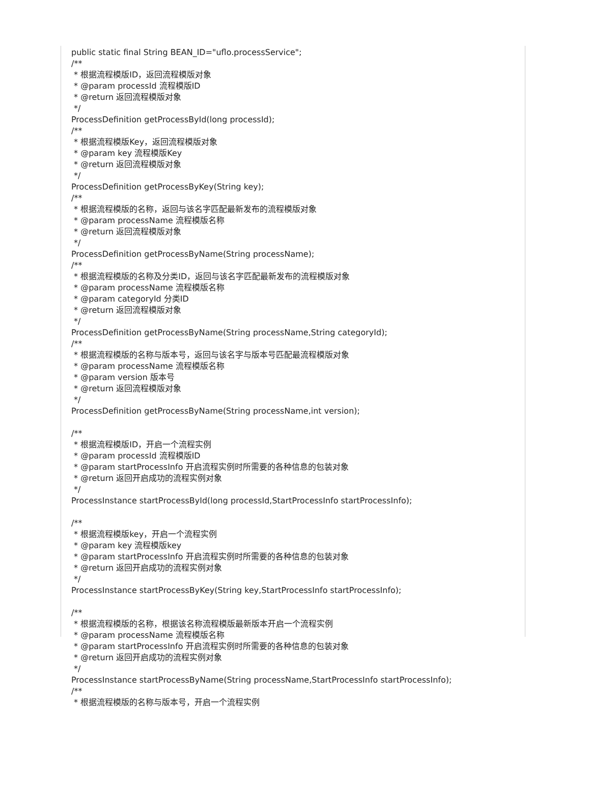public static final String BEAN_ID="uflo.processService"; /** * 根据流程模版ID，返回流程模版对象 * @param processId 流程模版ID * @return 返回流程模版对象 */ ProcessDefinition getProcessById(long processId); /** * 根据流程模版Key，返回流程模版对象 * @param key 流程模版Key * @return 返回流程模版对象 */ ProcessDefinition getProcessByKey(String key); /** * 根据流程模版的名称，返回与该名字匹配最新发布的流程模版对象 * @param processName 流程模版名称 * @return 返回流程模版对象 */ ProcessDefinition getProcessByName(String processName); /** * 根据流程模版的名称及分类ID，返回与该名字匹配最新发布的流程模版对象 * @param processName 流程模版名称 * @param categoryId 分类ID * @return 返回流程模版对象 */ ProcessDefinition getProcessByName(String processName,String categoryId); /** * 根据流程模版的名称与版本号，返回与该名字与版本号匹配最流程模版对象 * @param processName 流程模版名称 * @param version 版本号 * @return 返回流程模版对象 */ ProcessDefinition getProcessByName(String processName,int version); /** * 根据流程模版ID，开启一个流程实例 * @param processId 流程模版ID * @param startProcessInfo 开启流程实例时所需要的各种信息的包装对象 * @return 返回开启成功的流程实例对象 */ ProcessInstance startProcessById(long processId,StartProcessInfo startProcessInfo); /** * 根据流程模版key，开启一个流程实例 * @param key 流程模版key * @param startProcessInfo 开启流程实例时所需要的各种信息的包装对象 * @return 返回开启成功的流程实例对象 */ ProcessInstance startProcessByKey(String key,StartProcessInfo startProcessInfo); /** * 根据流程模版的名称，根据该名称流程模版最新版本开启一个流程实例 * @param processName 流程模版名称 * @param startProcessInfo 开启流程实例时所需要的各种信息的包装对象 * @return 返回开启成功的流程实例对象 */ ProcessInstance startProcessByName(String processName,StartProcessInfo startProcessInfo); /** * 根据流程模版的名称与版本号，开启一个流程实例